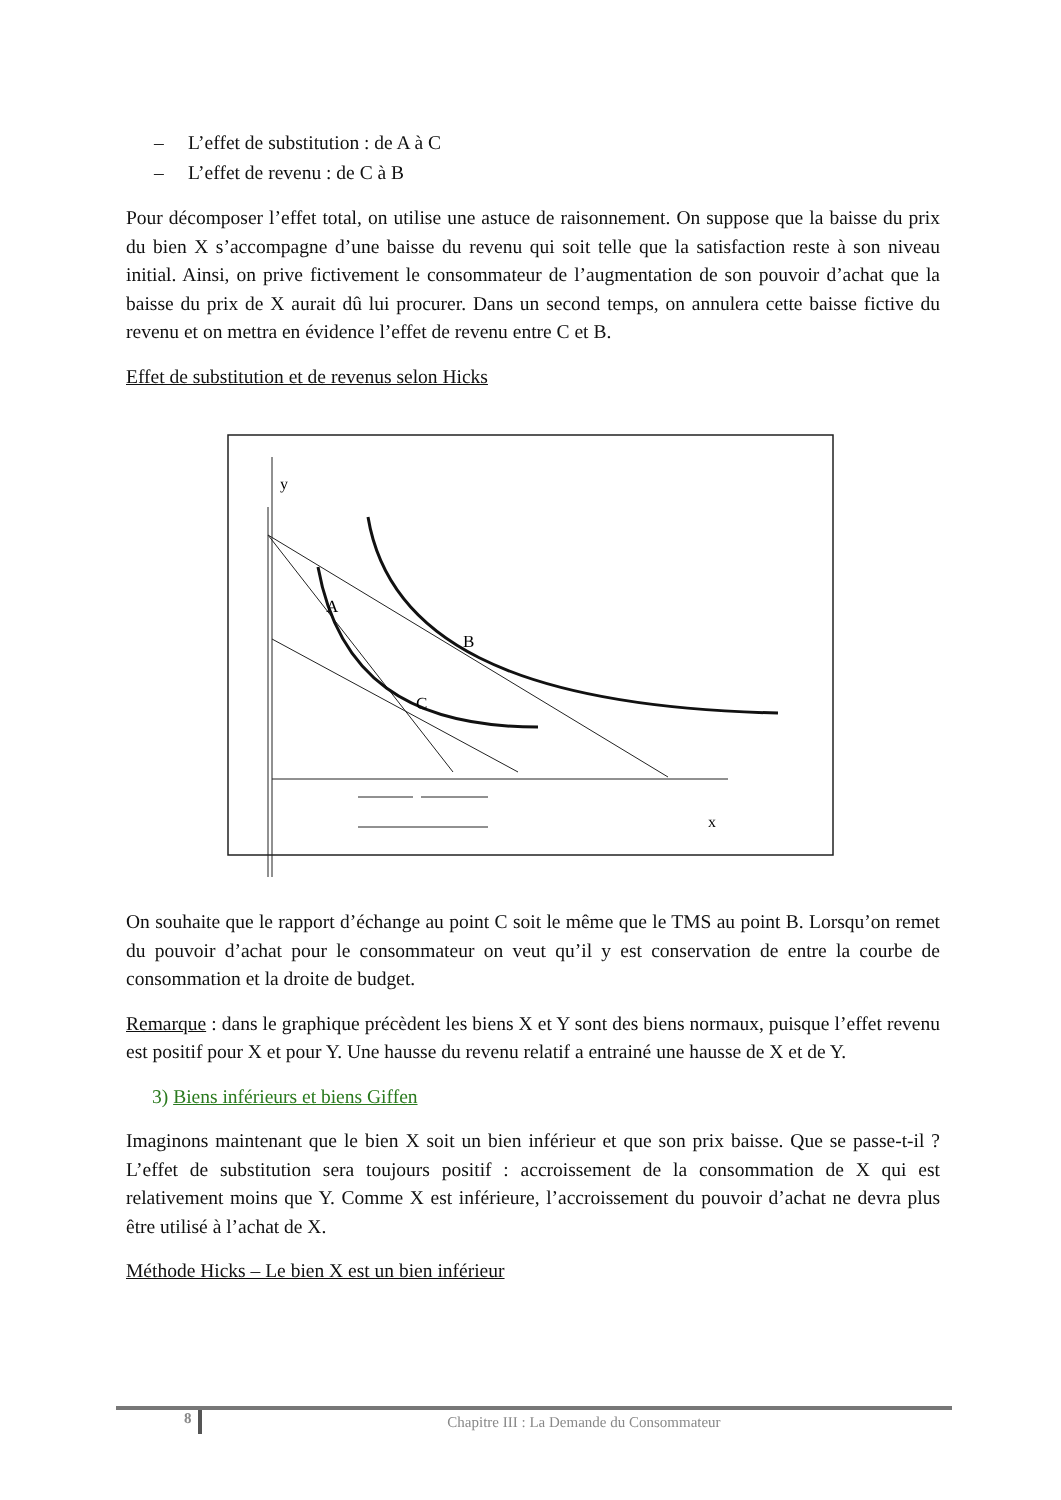– L’effet de substitution : de A à C
– L’effet de revenu : de C à B
Pour décomposer l’effet total, on utilise une astuce de raisonnement. On suppose que la baisse du prix du bien X s’accompagne d’une baisse du revenu qui soit telle que la satisfaction reste à son niveau initial. Ainsi, on prive fictivement le consommateur de l’augmentation de son pouvoir d’achat que la baisse du prix de X aurait dû lui procurer. Dans un second temps, on annulera cette baisse fictive du revenu et on mettra en évidence l’effet de revenu entre C et B.
Effet de substitution et de revenus selon Hicks
y
x
A
B
C
On souhaite que le rapport d’échange au point C soit le même que le TMS au point B. Lorsqu’on remet du pouvoir d’achat pour le consommateur on veut qu’il y est conservation de entre la courbe de consommation et la droite de budget.
Remarque : dans le graphique précèdent les biens X et Y sont des biens normaux, puisque l’effet revenu est positif pour X et pour Y. Une hausse du revenu relatif a entrainé une hausse de X et de Y.
3) Biens inférieurs et biens Giffen
Imaginons maintenant que le bien X soit un bien inférieur et que son prix baisse. Que se passe-t-il ? L’effet de substitution sera toujours positif : accroissement de la consommation de X qui est relativement moins que Y. Comme X est inférieure, l’accroissement du pouvoir d’achat ne devra plus être utilisé à l’achat de X.
Méthode Hicks – Le bien X est un bien inférieur
8
Chapitre III : La Demande du Consommateur